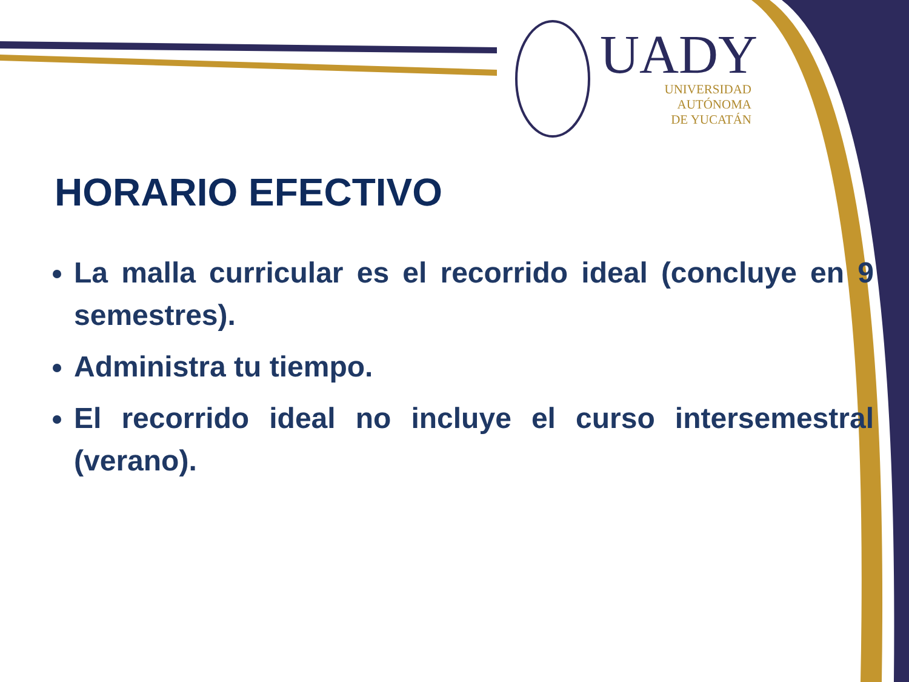UADY
UNIVERSIDAD
AUTÓNOMA
DE YUCATÁN
HORARIO EFECTIVO
La malla curricular es el recorrido ideal (concluye en 9 semestres).
Administra tu tiempo.
El recorrido ideal no incluye el curso intersemestral (verano).